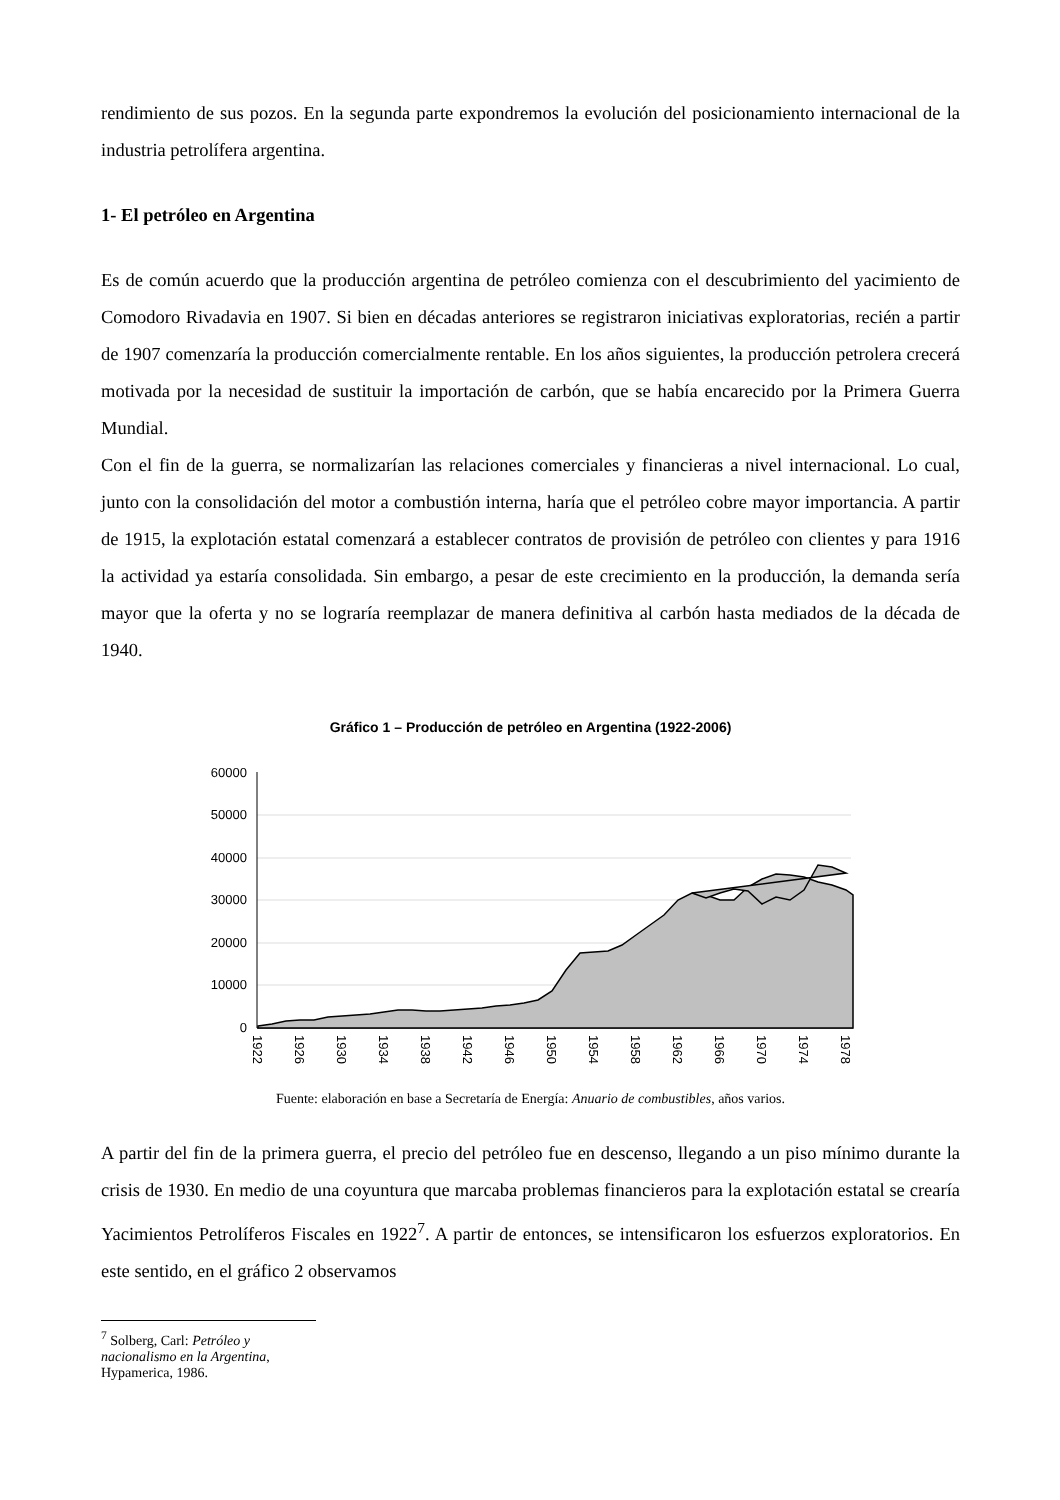rendimiento de sus pozos. En la segunda parte expondremos la evolución del posicionamiento internacional de la industria petrolífera argentina.
1- El petróleo en Argentina
Es de común acuerdo que la producción argentina de petróleo comienza con el descubrimiento del yacimiento de Comodoro Rivadavia en 1907. Si bien en décadas anteriores se registraron iniciativas exploratorias, recién a partir de 1907 comenzaría la producción comercialmente rentable. En los años siguientes, la producción petrolera crecerá motivada por la necesidad de sustituir la importación de carbón, que se había encarecido por la Primera Guerra Mundial.
Con el fin de la guerra, se normalizarían las relaciones comerciales y financieras a nivel internacional. Lo cual, junto con la consolidación del motor a combustión interna, haría que el petróleo cobre mayor importancia. A partir de 1915, la explotación estatal comenzará a establecer contratos de provisión de petróleo con clientes y para 1916 la actividad ya estaría consolidada. Sin embargo, a pesar de este crecimiento en la producción, la demanda sería mayor que la oferta y no se lograría reemplazar de manera definitiva al carbón hasta mediados de la década de 1940.
Gráfico 1 – Producción de petróleo en Argentina (1922-2006)
60000
50000
40000
30000
20000
10000
0
1922
1926
1930
1934
1938
1942
1946
1950
1954
1958
1962
1966
1970
1974
1978
Fuente: elaboración en base a Secretaría de Energía: Anuario de combustibles, años varios.
A partir del fin de la primera guerra, el precio del petróleo fue en descenso, llegando a un piso mínimo durante la crisis de 1930. En medio de una coyuntura que marcaba problemas financieros para la explotación estatal se crearía Yacimientos Petrolíferos Fiscales en 1922<sup>7</sup>. A partir de entonces, se intensificaron los esfuerzos exploratorios. En este sentido, en el gráfico 2 observamos
<sup>7</sup> Solberg, Carl: Petróleo y nacionalismo en la Argentina, Hypamerica, 1986.